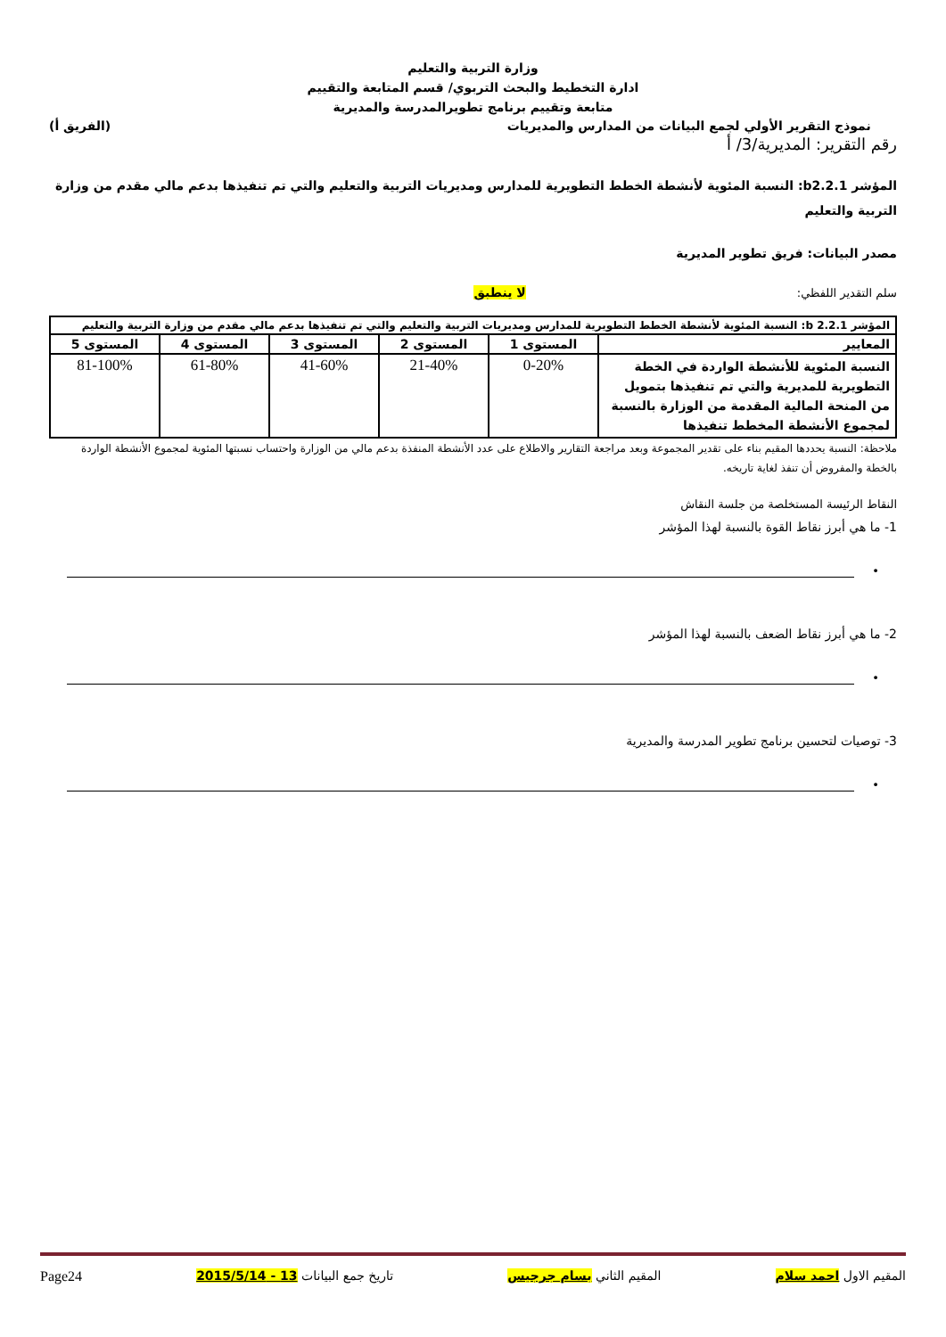وزارة التربية والتعليم
ادارة التخطيط والبحث التربوي/ قسم المتابعة والتقييم
متابعة وتقييم برنامج تطويرالمدرسة والمديرية
نموذج التقرير الأولي لجمع البيانات من المدارس والمديريات (الفريق أ)
رقم التقرير: المديرية/3/ أ
المؤشر b2.2.1: النسبة المئوية لأنشطة الخطط التطويرية للمدارس ومديريات التربية والتعليم والتي تم تنفيذها بدعم مالي مقدم من وزارة التربية والتعليم
مصدر البيانات: فريق تطوير المديرية
سلم التقدير اللفظي: لا ينطبق
| المؤشر b 2.2.1: النسبة المئوية لأنشطة الخطط التطويرية للمدارس ومديريات التربية والتعليم والتي تم تنفيذها بدعم مالي مقدم من وزارة التربية والتعليم | | | | | |
| --- | --- | --- | --- | --- | --- |
| المعايير | المستوى 1 | المستوى 2 | المستوى 3 | المستوى 4 | المستوى 5 |
| النسبة المئوية للأنشطة الواردة في الخطة التطويرية للمديرية والتي تم تنفيذها بتمويل من المنحة المالية المقدمة من الوزارة بالنسبة لمجموع الأنشطة المخطط تنفيذها | 0-20% | 21-40% | 41-60% | 61-80% | 81-100% |
ملاحظة: النسبة يحددها المقيم بناء على تقدير المجموعة وبعد مراجعة التقارير والاطلاع على عدد الأنشطة المنفذة بدعم مالي من الوزارة واحتساب نسبتها المئوية لمجموع الأنشطة الواردة بالخطة والمفروض أن تنفذ لغاية تاريخه.
النقاط الرئيسة المستخلصة من جلسة النقاش
1- ما هي أبرز نقاط القوة بالنسبة لهذا المؤشر
•
2- ما هي أبرز نقاط الضعف بالنسبة لهذا المؤشر
•
3- توصيات لتحسين برنامج تطوير المدرسة والمديرية
•
المقيم الاول احمد سلام المقيم الثاني بسام جرجيس تاريخ جمع البيانات 13 - 2015/5/14 Page24